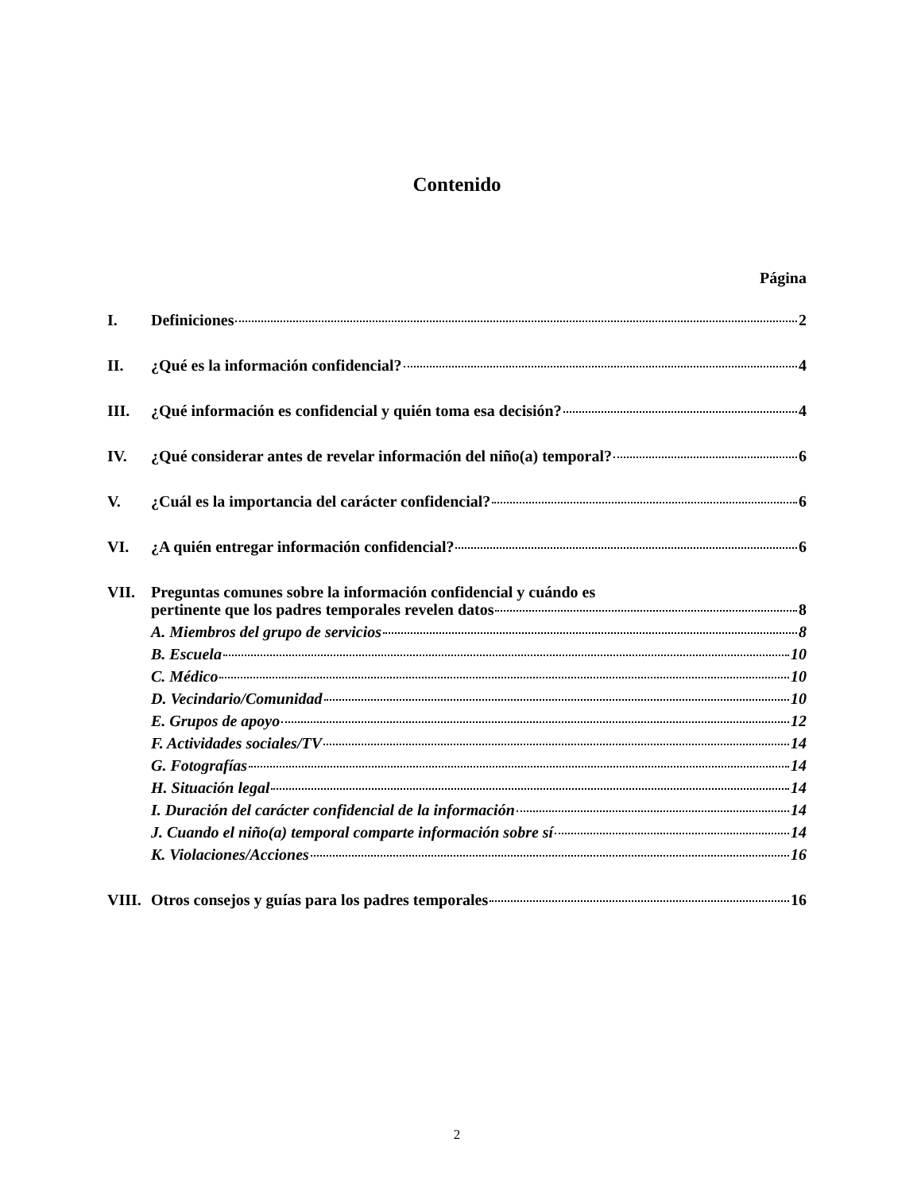Contenido
Página
I. Definiciones 2
II. ¿Qué es la información confidencial? 4
III. ¿Qué información es confidencial y quién toma esa decisión? 4
IV. ¿Qué considerar antes de revelar información del niño(a) temporal? 6
V. ¿Cuál es la importancia del carácter confidencial? 6
VI. ¿A quién entregar información confidencial? 6
VII. Preguntas comunes sobre la información confidencial y cuándo es
pertinente que los padres temporales revelen datos 8
A. Miembros del grupo de servicios 8
B. Escuela 10
C. Médico 10
D. Vecindario/Comunidad 10
E. Grupos de apoyo 12
F. Actividades sociales/TV 14
G. Fotografías 14
H. Situación legal 14
I. Duración del carácter confidencial de la información 14
J. Cuando el niño(a) temporal comparte información sobre sí 14
K. Violaciones/Acciones 16
VIII. Otros consejos y guías para los padres temporales 16
2